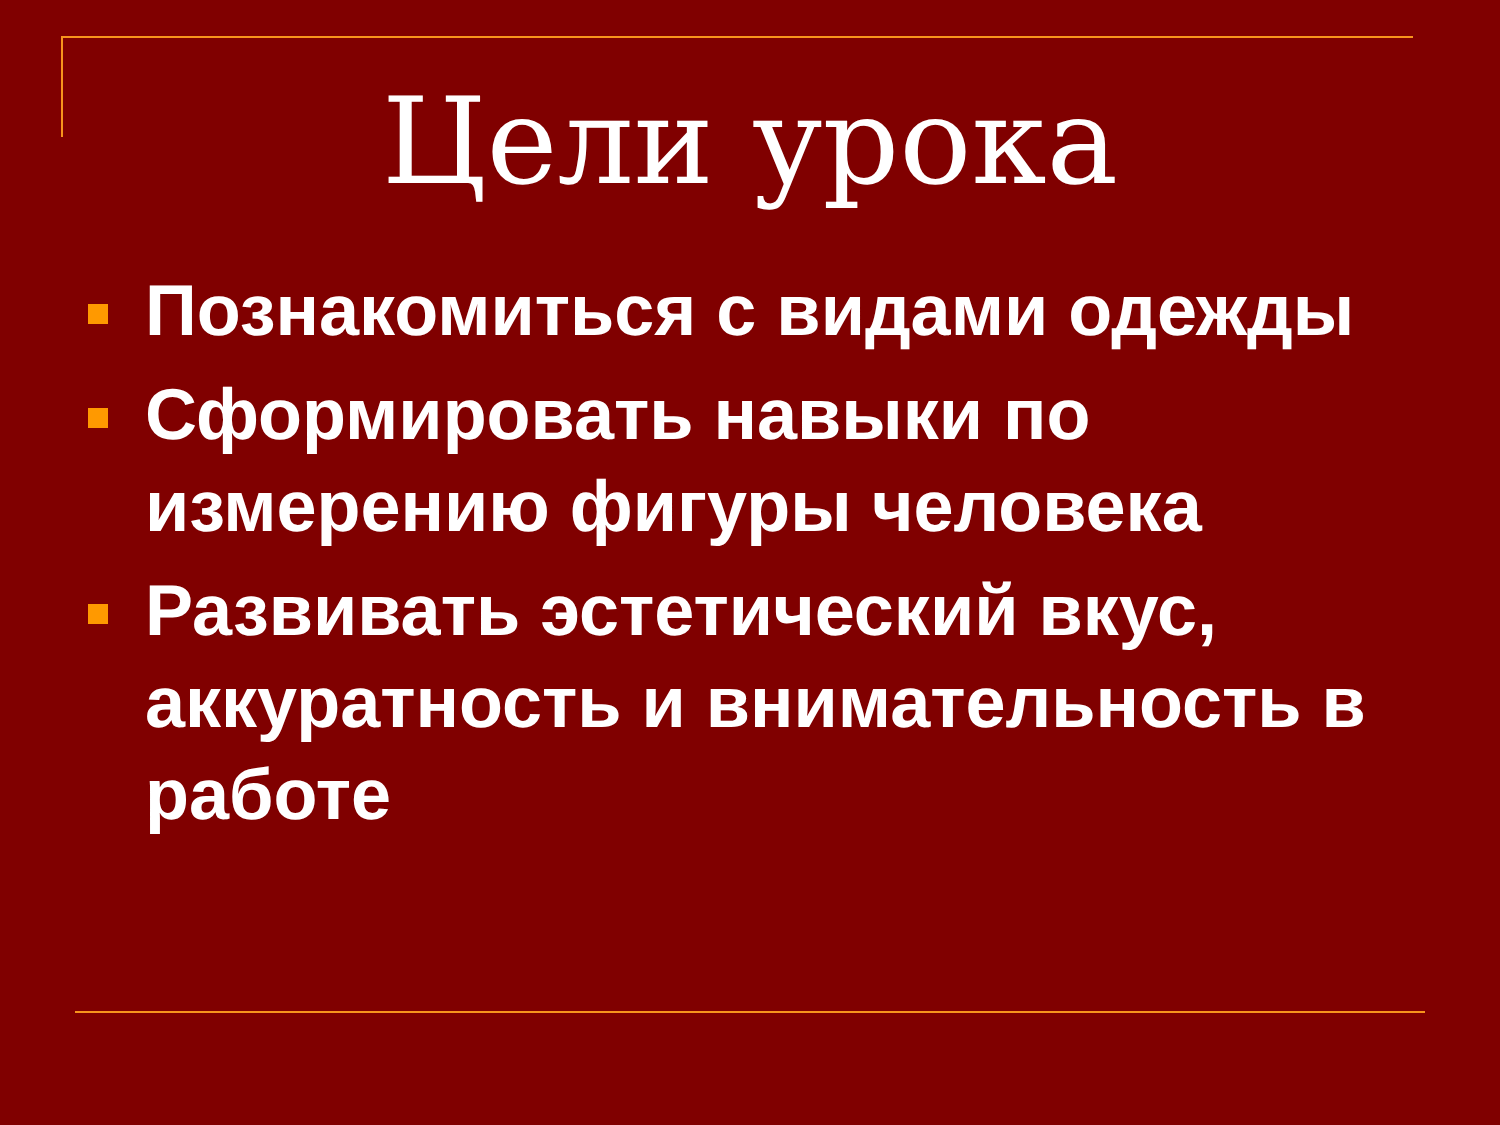Цели урока
Познакомиться с видами одежды
Сформировать навыки по измерению фигуры человека
Развивать эстетический вкус, аккуратность и внимательность в работе